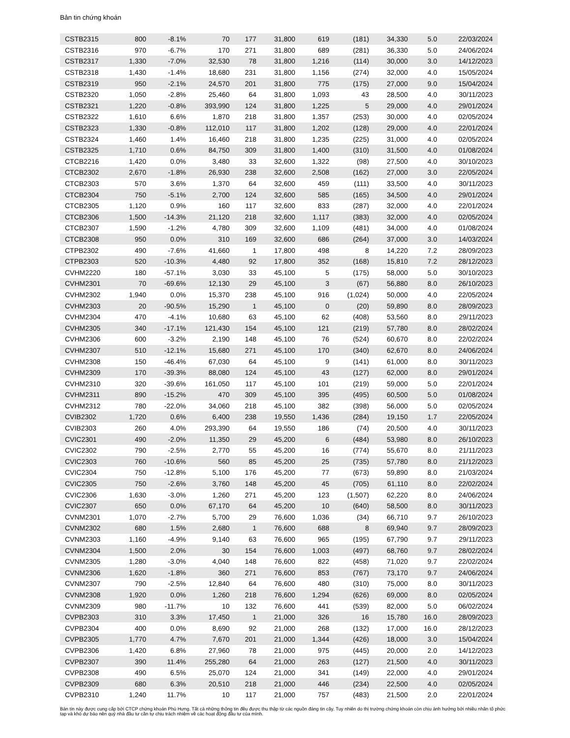Bản tin chứng khoán
| CSTB2315 | 800 | -8.1% | 70 | 177 | 31,800 | 619 | (181) | 34,330 | 5.0 | 22/03/2024 |
| CSTB2316 | 970 | -6.7% | 170 | 271 | 31,800 | 689 | (281) | 36,330 | 5.0 | 24/06/2024 |
| CSTB2317 | 1,330 | -7.0% | 32,530 | 78 | 31,800 | 1,216 | (114) | 30,000 | 3.0 | 14/12/2023 |
| CSTB2318 | 1,430 | -1.4% | 18,680 | 231 | 31,800 | 1,156 | (274) | 32,000 | 4.0 | 15/05/2024 |
| CSTB2319 | 950 | -2.1% | 24,570 | 201 | 31,800 | 775 | (175) | 27,000 | 9.0 | 15/04/2024 |
| CSTB2320 | 1,050 | -2.8% | 25,460 | 64 | 31,800 | 1,093 | 43 | 28,500 | 4.0 | 30/11/2023 |
| CSTB2321 | 1,220 | -0.8% | 393,990 | 124 | 31,800 | 1,225 | 5 | 29,000 | 4.0 | 29/01/2024 |
| CSTB2322 | 1,610 | 6.6% | 1,870 | 218 | 31,800 | 1,357 | (253) | 30,000 | 4.0 | 02/05/2024 |
| CSTB2323 | 1,330 | -0.8% | 112,010 | 117 | 31,800 | 1,202 | (128) | 29,000 | 4.0 | 22/01/2024 |
| CSTB2324 | 1,460 | 1.4% | 16,460 | 218 | 31,800 | 1,235 | (225) | 31,000 | 4.0 | 02/05/2024 |
| CSTB2325 | 1,710 | 0.6% | 84,750 | 309 | 31,800 | 1,400 | (310) | 31,500 | 4.0 | 01/08/2024 |
| CTCB2216 | 1,420 | 0.0% | 3,480 | 33 | 32,600 | 1,322 | (98) | 27,500 | 4.0 | 30/10/2023 |
| CTCB2302 | 2,670 | -1.8% | 26,930 | 238 | 32,600 | 2,508 | (162) | 27,000 | 3.0 | 22/05/2024 |
| CTCB2303 | 570 | 3.6% | 1,370 | 64 | 32,600 | 459 | (111) | 33,500 | 4.0 | 30/11/2023 |
| CTCB2304 | 750 | -5.1% | 2,700 | 124 | 32,600 | 585 | (165) | 34,500 | 4.0 | 29/01/2024 |
| CTCB2305 | 1,120 | 0.9% | 160 | 117 | 32,600 | 833 | (287) | 32,000 | 4.0 | 22/01/2024 |
| CTCB2306 | 1,500 | -14.3% | 21,120 | 218 | 32,600 | 1,117 | (383) | 32,000 | 4.0 | 02/05/2024 |
| CTCB2307 | 1,590 | -1.2% | 4,780 | 309 | 32,600 | 1,109 | (481) | 34,000 | 4.0 | 01/08/2024 |
| CTCB2308 | 950 | 0.0% | 310 | 169 | 32,600 | 686 | (264) | 37,000 | 3.0 | 14/03/2024 |
| CTPB2302 | 490 | -7.6% | 41,660 | 1 | 17,800 | 498 | 8 | 14,220 | 7.2 | 28/09/2023 |
| CTPB2303 | 520 | -10.3% | 4,480 | 92 | 17,800 | 352 | (168) | 15,810 | 7.2 | 28/12/2023 |
| CVHM2220 | 180 | -57.1% | 3,030 | 33 | 45,100 | 5 | (175) | 58,000 | 5.0 | 30/10/2023 |
| CVHM2301 | 70 | -69.6% | 12,130 | 29 | 45,100 | 3 | (67) | 56,880 | 8.0 | 26/10/2023 |
| CVHM2302 | 1,940 | 0.0% | 15,370 | 238 | 45,100 | 916 | (1,024) | 50,000 | 4.0 | 22/05/2024 |
| CVHM2303 | 20 | -90.5% | 15,290 | 1 | 45,100 | 0 | (20) | 59,890 | 8.0 | 28/09/2023 |
| CVHM2304 | 470 | -4.1% | 10,680 | 63 | 45,100 | 62 | (408) | 53,560 | 8.0 | 29/11/2023 |
| CVHM2305 | 340 | -17.1% | 121,430 | 154 | 45,100 | 121 | (219) | 57,780 | 8.0 | 28/02/2024 |
| CVHM2306 | 600 | -3.2% | 2,190 | 148 | 45,100 | 76 | (524) | 60,670 | 8.0 | 22/02/2024 |
| CVHM2307 | 510 | -12.1% | 15,680 | 271 | 45,100 | 170 | (340) | 62,670 | 8.0 | 24/06/2024 |
| CVHM2308 | 150 | -46.4% | 67,030 | 64 | 45,100 | 9 | (141) | 61,000 | 8.0 | 30/11/2023 |
| CVHM2309 | 170 | -39.3% | 88,080 | 124 | 45,100 | 43 | (127) | 62,000 | 8.0 | 29/01/2024 |
| CVHM2310 | 320 | -39.6% | 161,050 | 117 | 45,100 | 101 | (219) | 59,000 | 5.0 | 22/01/2024 |
| CVHM2311 | 890 | -15.2% | 470 | 309 | 45,100 | 395 | (495) | 60,500 | 5.0 | 01/08/2024 |
| CVHM2312 | 780 | -22.0% | 34,060 | 218 | 45,100 | 382 | (398) | 56,000 | 5.0 | 02/05/2024 |
| CVIB2302 | 1,720 | 0.6% | 6,400 | 238 | 19,550 | 1,436 | (284) | 19,150 | 1.7 | 22/05/2024 |
| CVIB2303 | 260 | 4.0% | 293,390 | 64 | 19,550 | 186 | (74) | 20,500 | 4.0 | 30/11/2023 |
| CVIC2301 | 490 | -2.0% | 11,350 | 29 | 45,200 | 6 | (484) | 53,980 | 8.0 | 26/10/2023 |
| CVIC2302 | 790 | -2.5% | 2,770 | 55 | 45,200 | 16 | (774) | 55,670 | 8.0 | 21/11/2023 |
| CVIC2303 | 760 | -10.6% | 560 | 85 | 45,200 | 25 | (735) | 57,780 | 8.0 | 21/12/2023 |
| CVIC2304 | 750 | -12.8% | 5,100 | 176 | 45,200 | 77 | (673) | 59,890 | 8.0 | 21/03/2024 |
| CVIC2305 | 750 | -2.6% | 3,760 | 148 | 45,200 | 45 | (705) | 61,110 | 8.0 | 22/02/2024 |
| CVIC2306 | 1,630 | -3.0% | 1,260 | 271 | 45,200 | 123 | (1,507) | 62,220 | 8.0 | 24/06/2024 |
| CVIC2307 | 650 | 0.0% | 67,170 | 64 | 45,200 | 10 | (640) | 58,500 | 8.0 | 30/11/2023 |
| CVNM2301 | 1,070 | -2.7% | 5,700 | 29 | 76,600 | 1,036 | (34) | 66,710 | 9.7 | 26/10/2023 |
| CVNM2302 | 680 | 1.5% | 2,680 | 1 | 76,600 | 688 | 8 | 69,940 | 9.7 | 28/09/2023 |
| CVNM2303 | 1,160 | -4.9% | 9,140 | 63 | 76,600 | 965 | (195) | 67,790 | 9.7 | 29/11/2023 |
| CVNM2304 | 1,500 | 2.0% | 30 | 154 | 76,600 | 1,003 | (497) | 68,760 | 9.7 | 28/02/2024 |
| CVNM2305 | 1,280 | -3.0% | 4,040 | 148 | 76,600 | 822 | (458) | 71,020 | 9.7 | 22/02/2024 |
| CVNM2306 | 1,620 | -1.8% | 360 | 271 | 76,600 | 853 | (767) | 73,170 | 9.7 | 24/06/2024 |
| CVNM2307 | 790 | -2.5% | 12,840 | 64 | 76,600 | 480 | (310) | 75,000 | 8.0 | 30/11/2023 |
| CVNM2308 | 1,920 | 0.0% | 1,260 | 218 | 76,600 | 1,294 | (626) | 69,000 | 8.0 | 02/05/2024 |
| CVNM2309 | 980 | -11.7% | 10 | 132 | 76,600 | 441 | (539) | 82,000 | 5.0 | 06/02/2024 |
| CVPB2303 | 310 | 3.3% | 17,450 | 1 | 21,000 | 326 | 16 | 15,780 | 16.0 | 28/09/2023 |
| CVPB2304 | 400 | 0.0% | 8,690 | 92 | 21,000 | 268 | (132) | 17,000 | 16.0 | 28/12/2023 |
| CVPB2305 | 1,770 | 4.7% | 7,670 | 201 | 21,000 | 1,344 | (426) | 18,000 | 3.0 | 15/04/2024 |
| CVPB2306 | 1,420 | 6.8% | 27,960 | 78 | 21,000 | 975 | (445) | 20,000 | 2.0 | 14/12/2023 |
| CVPB2307 | 390 | 11.4% | 255,280 | 64 | 21,000 | 263 | (127) | 21,500 | 4.0 | 30/11/2023 |
| CVPB2308 | 490 | 6.5% | 25,070 | 124 | 21,000 | 341 | (149) | 22,000 | 4.0 | 29/01/2024 |
| CVPB2309 | 680 | 6.3% | 20,510 | 218 | 21,000 | 446 | (234) | 22,500 | 4.0 | 02/05/2024 |
| CVPB2310 | 1,240 | 11.7% | 10 | 117 | 21,000 | 757 | (483) | 21,500 | 2.0 | 22/01/2024 |
Bản tin này được cung cấp bởi CTCP chứng khoán Phú Hưng. Tất cả những thông tin đều được thu thập từ các nguồn đáng tin cậy. Tuy nhiên do thị trường chứng khoán còn chịu ảnh hưởng bởi nhiều nhân tố phức tạp và khó dự báo nên quý nhà đầu tư cần tự chịu trách nhiệm về các hoạt động đầu tư của mình.